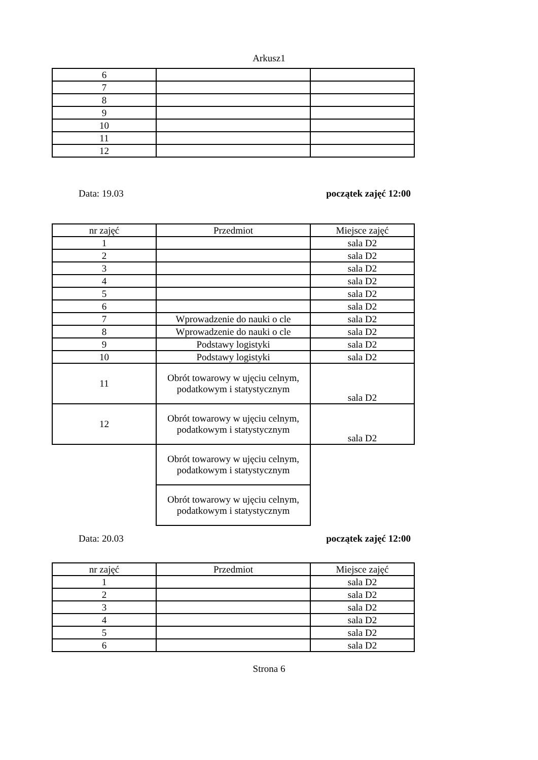Arkusz1
| 6 | | |
| 7 | | |
| 8 | | |
| 9 | | |
| 10 | | |
| 11 | | |
| 12 | | |
Data: 19.03 początek zajęć 12:00
| nr zajęć | Przedmiot | Miejsce zajęć |
| 1 | | sala D2 |
| 2 | | sala D2 |
| 3 | | sala D2 |
| 4 | | sala D2 |
| 5 | | sala D2 |
| 6 | | sala D2 |
| 7 | Wprowadzenie do nauki o cle | sala D2 |
| 8 | Wprowadzenie do nauki o cle | sala D2 |
| 9 | Podstawy logistyki | sala D2 |
| 10 | Podstawy logistyki | sala D2 |
| 11 | Obrót towarowy w ujęciu celnym, podatkowym i statystycznym | sala D2 |
| 12 | Obrót towarowy w ujęciu celnym, podatkowym i statystycznym | sala D2 |
| | Obrót towarowy w ujęciu celnym, podatkowym i statystycznym | |
| | Obrót towarowy w ujęciu celnym, podatkowym i statystycznym | |
Data: 20.03 początek zajęć 12:00
| nr zajęć | Przedmiot | Miejsce zajęć |
| 1 | | sala D2 |
| 2 | | sala D2 |
| 3 | | sala D2 |
| 4 | | sala D2 |
| 5 | | sala D2 |
| 6 | | sala D2 |
Strona 6